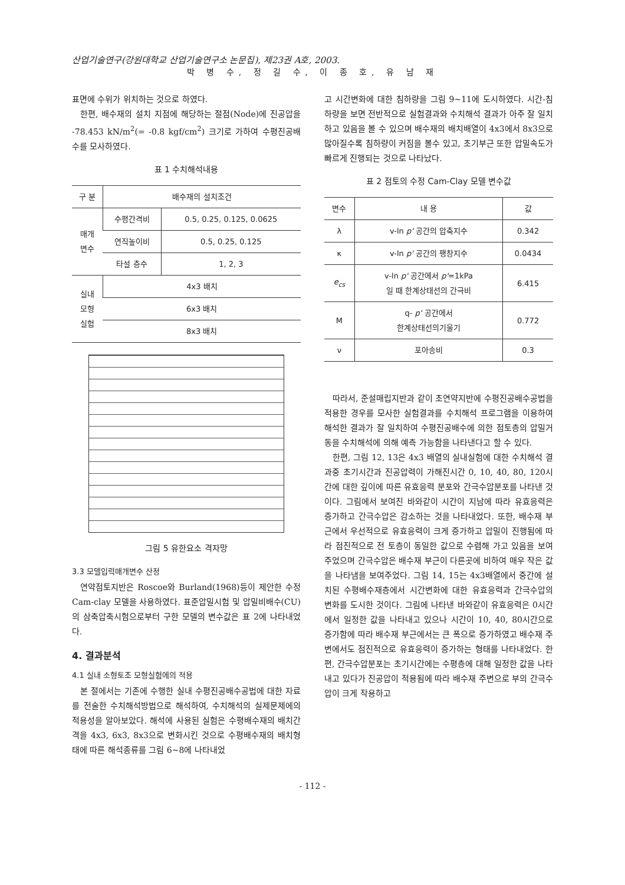산업기술연구(강원대학교 산업기술연구소 논문집), 제23권 A호, 2003.
박 병 수, 정 길 수, 이 종 호, 유 남 재
표면에 수위가 위치하는 것으로 하였다.
한편, 배수재의 설치 지점에 해당하는 절점(Node)에 진공압을 -78.453 kN/m<sup>2</sup>(= -0.8 kgf/cm<sup>2</sup>) 크기로 가하여 수평진공배수를 모사하였다.
표 1 수치해석내용
| 구 분 | 배수재의 설치조건 | |
| --- | --- | --- |
| 매개 변수 | 수평간격비 | 0.5, 0.25, 0.125, 0.0625 |
| | 연직높이비 | 0.5, 0.25, 0.125 |
| | 타설 층수 | 1, 2, 3 |
| 실내 모형 실험 | 4x3 배치 | |
| | 6x3 배치 | |
| | 8x3 배치 | |
그림 5 유한요소 격자망
3.3 모델입력매개변수 산정
연약점토지반은 Roscoe와 Burland(1968)등이 제안한 수정 Cam-clay 모델을 사용하였다. 표준압밀시험 및 압밀비배수(CU)의 삼축압축시험으로부터 구한 모델의 변수값은 표 2에 나타내었다.
4. 결과분석
4.1 실내 소형토조 모형실험에의 적용
본 절에서는 기존에 수행한 실내 수평진공배수공법에 대한 자료를 전술한 수치해석방법으로 해석하여, 수치해석의 실제문제에의 적용성을 알아보았다. 해석에 사용된 실험은 수평배수재의 배치간격을 4x3, 6x3, 8x3으로 변화시킨 것으로 수평배수재의 배치형태에 따른 해석종류를 그림 6~8에 나타내었
고 시간변화에 대한 침하량을 그림 9~11에 도시하였다. 시간-침하량을 보면 전반적으로 실험결과와 수치해석 결과가 아주 잘 일치하고 있음을 볼 수 있으며 배수재의 배치배열이 4x3에서 8x3으로 많아질수록 침하량이 커짐을 볼수 있고, 초기부근 또한 압밀속도가 빠르게 진행되는 것으로 나타났다.
표 2 점토의 수정 Cam-Clay 모델 변수값
| 변수 | 내 용 | 값 |
| --- | --- | --- |
| λ | v-ln p' 공간의 압축지수 | 0.342 |
| κ | v-ln p' 공간의 팽창지수 | 0.0434 |
| e<sub>cs</sub> | v-ln p' 공간에서 p' =1kPa 일 때 한계상태선의 간극비 | 6.415 |
| M | q- p' 공간에서 한계상태선의기울기 | 0.772 |
| ν | 포아송비 | 0.3 |
따라서, 준설매립지반과 같이 초연약지반에 수평진공배수공법을 적용한 경우를 모사한 실험결과를 수치해석 프로그램을 이용하여 해석한 결과가 잘 일치하여 수평진공배수에 의한 점토층의 압밀거동을 수치해석에 의해 예측 가능함을 나타낸다고 할 수 있다.
한편, 그림 12, 13은 4x3 배열의 실내실험에 대한 수치해석 결과중 초기시간과 진공압력이 가해진시간 0, 10, 40, 80, 120시간에 대한 깊이에 따른 유효응력 분포와 간극수압분포를 나타낸 것이다. 그림에서 보여진 바와같이 시간이 지남에 따라 유효응력은 증가하고 간극수압은 감소하는 것을 나타내었다. 또한, 배수재 부근에서 우선적으로 유효응력이 크게 증가하고 압밀이 진행됨에 따라 점진적으로 전 토층이 동일한 값으로 수렴해 가고 있음을 보여주었으며 간극수압은 배수재 부근이 다른곳에 비하여 매우 작은 값을 나타냄을 보여주었다. 그림 14, 15는 4x3배열에서 중간에 설치된 수평배수재층에서 시간변화에 대한 유효응력과 간극수압의 변화를 도시한 것이다. 그림에 나타낸 바와같이 유효응력은 0시간에서 일정한 값을 나타내고 있으나 시간이 10, 40, 80시간으로 증가함에 따라 배수재 부근에서는 큰 폭으로 증가하였고 배수재 주변에서도 점진적으로 유효응력이 증가하는 형태를 나타내었다. 한편, 간극수압분포는 초기시간에는 수평층에 대해 일정한 값을 나타내고 있다가 진공압이 적용됨에 따라 배수재 주변으로 부의 간극수압이 크게 작용하고
- 112 -